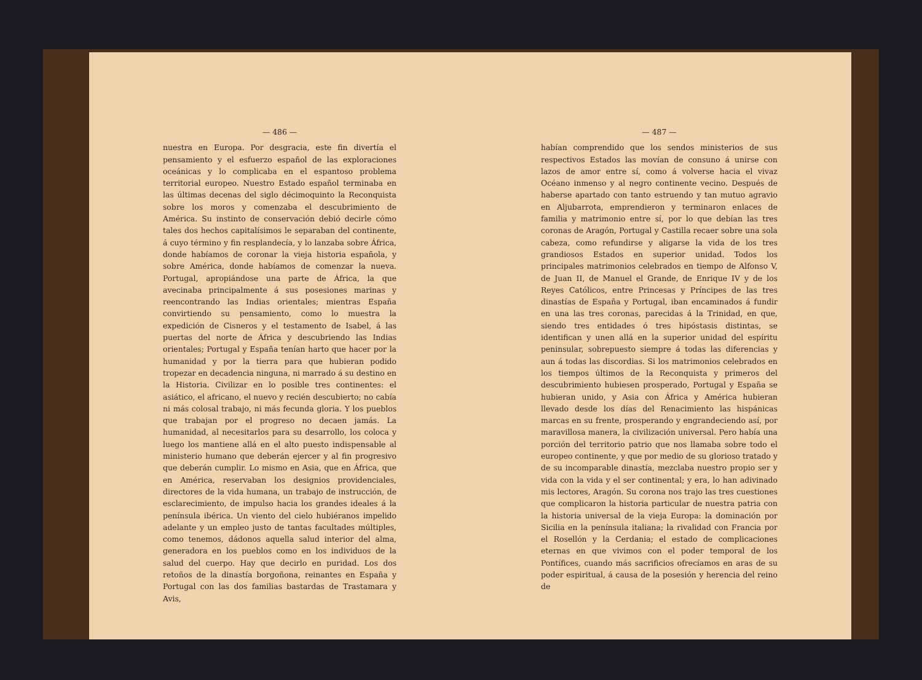— 486 —
nuestra en Europa. Por desgracia, este fin divertía el pensamiento y el esfuerzo español de las exploraciones oceánicas y lo complicaba en el espantoso problema territorial europeo. Nuestro Estado español terminaba en las últimas decenas del siglo décimoquinto la Reconquista sobre los moros y comenzaba el descubrimiento de América. Su instinto de conservación debió decirle cómo tales dos hechos capitalísimos le separaban del continente, á cuyo término y fin resplandecía, y lo lanzaba sobre África, donde habíamos de coronar la vieja historia española, y sobre América, donde habíamos de comenzar la nueva. Portugal, apropiándose una parte de África, la que avecinaba principalmente á sus posesiones marinas y reencontrando las Indias orientales; mientras España convirtiendo su pensamiento, como lo muestra la expedición de Cisneros y el testamento de Isabel, á las puertas del norte de África y descubriendo las Indias orientales; Portugal y España tenían harto que hacer por la humanidad y por la tierra para que hubieran podido tropezar en decadencia ninguna, ni marrado á su destino en la Historia. Civilizar en lo posible tres continentes: el asiático, el africano, el nuevo y recién descubierto; no cabía ni más colosal trabajo, ni más fecunda gloria. Y los pueblos que trabajan por el progreso no decaen jamás. La humanidad, al necesitarlos para su desarrollo, los coloca y luego los mantiene allá en el alto puesto indispensable al ministerio humano que deberán ejercer y al fin progresivo que deberán cumplir. Lo mismo en Asia, que en África, que en América, reservaban los designios providenciales, directores de la vida humana, un trabajo de instrucción, de esclarecimiento, de impulso hacia los grandes ideales á la península ibérica. Un viento del cielo hubiéranos impelido adelante y un empleo justo de tantas facultades múltiples, como tenemos, dádonos aquella salud interior del alma, generadora en los pueblos como en los individuos de la salud del cuerpo. Hay que decirlo en puridad. Los dos retoños de la dinastía borgoñona, reinantes en España y Portugal con las dos familias bastardas de Trastamara y Avis,
— 487 —
habían comprendido que los sendos ministerios de sus respectivos Estados las movían de consuno á unirse con lazos de amor entre sí, como á volverse hacia el vivaz Océano inmenso y al negro continente vecino. Después de haberse apartado con tanto estruendo y tan mutuo agravio en Aljubarrota, emprendieron y terminaron enlaces de familia y matrimonio entre sí, por lo que debían las tres coronas de Aragón, Portugal y Castilla recaer sobre una sola cabeza, como refundirse y aligarse la vida de los tres grandiosos Estados en superior unidad. Todos los principales matrimonios celebrados en tiempo de Alfonso V, de Juan II, de Manuel el Grande, de Enrique IV y de los Reyes Católicos, entre Princesas y Príncipes de las tres dinastías de España y Portugal, iban encaminados á fundir en una las tres coronas, parecidas á la Trinidad, en que, siendo tres entidades ó tres hipóstasis distintas, se identifican y unen allá en la superior unidad del espíritu peninsular, sobrepuesto siempre á todas las diferencias y aun á todas las discordias. Si los matrimonios celebrados en los tiempos últimos de la Reconquista y primeros del descubrimiento hubiesen prosperado, Portugal y España se hubieran unido, y Asia con África y América hubieran llevado desde los días del Renacimiento las hispánicas marcas en su frente, prosperando y engrandeciendo así, por maravillosa manera, la civilización universal. Pero había una porción del territorio patrio que nos llamaba sobre todo el europeo continente, y que por medio de su glorioso tratado y de su incomparable dinastía, mezclaba nuestro propio ser y vida con la vida y el ser continental; y era, lo han adivinado mis lectores, Aragón. Su corona nos trajo las tres cuestiones que complicaron la historia particular de nuestra patria con la historia universal de la vieja Europa: la dominación por Sicilia en la península italiana; la rivalidad con Francia por el Rosellón y la Cerdania; el estado de complicaciones eternas en que vivimos con el poder temporal de los Pontífices, cuando más sacrificios ofrecíamos en aras de su poder espiritual, á causa de la posesión y herencia del reino de